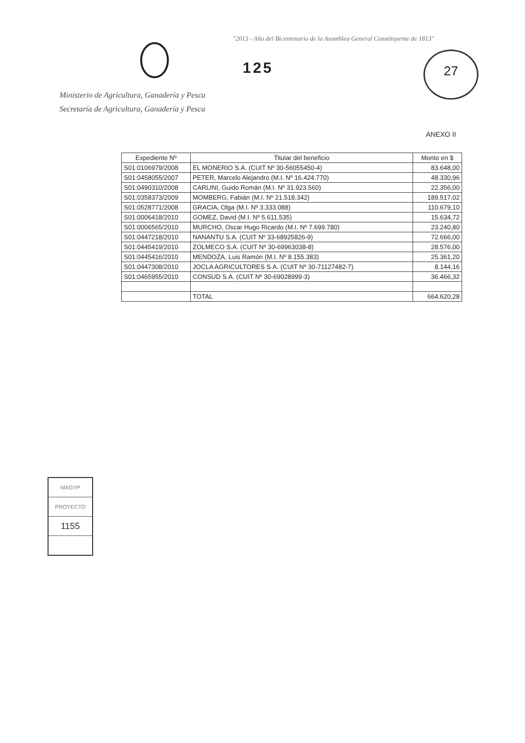"2013 - Año del Bicentenario de la Asamblea General Constituyente de 1813"
125
27
Ministerio de Agricultura, Ganadería y Pesca
Secretaría de Agricultura, Ganadería y Pesca
ANEXO II
| Expediente Nº | Titular del beneficio | Monto en $ |
| --- | --- | --- |
| S01:0106979/2008 | EL MONERIO S.A. (CUIT Nº 30-56055450-4) | 83.648,00 |
| S01:0458055/2007 | PETER, Marcelo Alejandro (M.I. Nº 16.424.770) | 48.330,96 |
| S01:0490310/2008 | CARLINI, Guido Román (M.I. Nº 31.923.560) | 22.356,00 |
| S01:0358373/2009 | MOMBERG, Fabián (M.I. Nº 21.518.342) | 189.517,02 |
| S01:0528771/2008 | GRACIA, Olga (M.I. Nº 3.333.088) | 110.679,10 |
| S01:0006418/2010 | GOMEZ, David (M.I. Nº 5.611.535) | 15.634,72 |
| S01:0006565/2010 | MURCHO, Oscar Hugo Ricardo (M.I. Nº 7.699.780) | 23.240,80 |
| S01:0447218/2010 | NANANTU S.A. (CUIT Nº 33-68925826-9) | 72.666,00 |
| S01:0445419/2010 | ZOLMECO S.A. (CUIT Nº 30-69963038-8) | 28.576,00 |
| S01:0445416/2010 | MENDOZA, Luis Ramón (M.I. Nº 8.155.383) | 25.361,20 |
| S01:0447308/2010 | JOCLA AGRICULTORES S.A. (CUIT Nº 30-71127482-7) | 8.144,16 |
| S01:0465955/2010 | CONSUD S.A. (CUIT Nº 30-69028999-3) | 36.466,32 |
| | TOTAL | 664.620,28 |
MAGYP
PROYECTO
1155